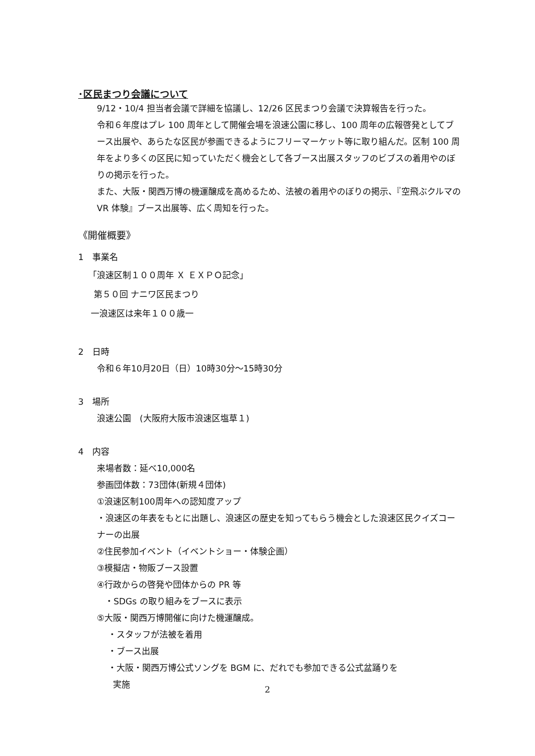･区民まつり会議について
9/12・10/4 担当者会議で詳細を協議し、12/26 区民まつり会議で決算報告を行った。
令和６年度はプレ 100 周年として開催会場を浪速公園に移し、100 周年の広報啓発としてブース出展や、あらたな区民が参画できるようにフリーマーケット等に取り組んだ。区制 100 周年をより多くの区民に知っていただく機会として各ブース出展スタッフのビブスの着用やのぼりの掲示を行った。
また、大阪・関西万博の機運醸成を高めるため、法被の着用やのぼりの掲示、『空飛ぶクルマの VR 体験』ブース出展等、広く周知を行った。
《開催概要》
1　事業名
「浪速区制１００周年 Ｘ ＥＸＰＯ記念」
第５０回 ナニワ区民まつり
一浪速区は来年１００歳一
2　日時
令和６年10月20日（日）10時30分～15時30分
3　場所
浪速公園　(大阪府大阪市浪速区塩草１)
4　内容
来場者数：延べ10,000名
参画団体数：73団体(新規４団体)
①浪速区制100周年への認知度アップ
・浪速区の年表をもとに出題し、浪速区の歴史を知ってもらう機会とした浪速区民クイズコーナーの出展
②住民参加イベント（イベントショー・体験企画）
③模擬店・物販ブース設置
④行政からの啓発や団体からの PR 等
・SDGs の取り組みをブースに表示
⑤大阪・関西万博開催に向けた機運醸成。
・スタッフが法被を着用
・ブース出展
・大阪・関西万博公式ソングを BGM に、だれでも参加できる公式盆踊りを
実施
2